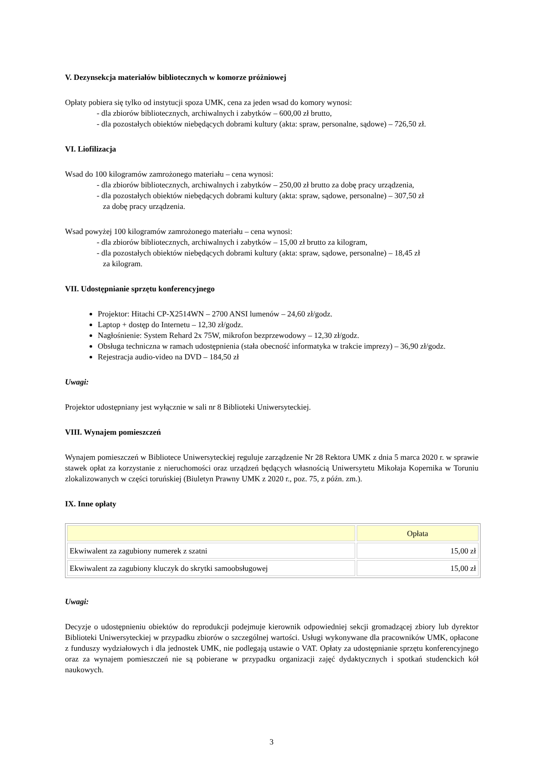V. Dezynsekcja materiałów bibliotecznych w komorze próżniowej
Opłaty pobiera się tylko od instytucji spoza UMK, cena za jeden wsad do komory wynosi:
- dla zbiorów bibliotecznych, archiwalnych i zabytków – 600,00 zł brutto,
- dla pozostałych obiektów niebędących dobrami kultury (akta: spraw, personalne, sądowe) – 726,50 zł.
VI. Liofilizacja
Wsad do 100 kilogramów zamrożonego materiału – cena wynosi:
- dla zbiorów bibliotecznych, archiwalnych i zabytków – 250,00 zł brutto za dobę pracy urządzenia,
- dla pozostałych obiektów niebędących dobrami kultury (akta: spraw, sądowe, personalne) – 307,50 zł
za dobę pracy urządzenia.
Wsad powyżej 100 kilogramów zamrożonego materiału – cena wynosi:
- dla zbiorów bibliotecznych, archiwalnych i zabytków – 15,00 zł brutto za kilogram,
- dla pozostałych obiektów niebędących dobrami kultury (akta: spraw, sądowe, personalne) – 18,45 zł
za kilogram.
VII. Udostępnianie sprzętu konferencyjnego
Projektor: Hitachi CP-X2514WN – 2700 ANSI lumenów – 24,60 zł/godz.
Laptop + dostęp do Internetu – 12,30 zł/godz.
Nagłośnienie: System Rehard 2x 75W, mikrofon bezprzewodowy – 12,30 zł/godz.
Obsługa techniczna w ramach udostępnienia (stała obecność informatyka w trakcie imprezy) – 36,90 zł/godz.
Rejestracja audio-video na DVD – 184,50 zł
Uwagi:
Projektor udostępniany jest wyłącznie w sali nr 8 Biblioteki Uniwersyteckiej.
VIII. Wynajem pomieszczeń
Wynajem pomieszczeń w Bibliotece Uniwersyteckiej reguluje zarządzenie Nr 28 Rektora UMK z dnia 5 marca 2020 r. w sprawie stawek opłat za korzystanie z nieruchomości oraz urządzeń będących własnością Uniwersytetu Mikołaja Kopernika w Toruniu zlokalizowanych w części toruńskiej (Biuletyn Prawny UMK z 2020 r., poz. 75, z późn. zm.).
IX. Inne opłaty
| | Opłata |
| --- | --- |
| Ekwiwalent za zagubiony numerek z szatni | 15,00 zł |
| Ekwiwalent za zagubiony kluczyk do skrytki samoobsługowej | 15,00 zł |
Uwagi:
Decyzje o udostępnieniu obiektów do reprodukcji podejmuje kierownik odpowiedniej sekcji gromadzącej zbiory lub dyrektor Biblioteki Uniwersyteckiej w przypadku zbiorów o szczególnej wartości. Usługi wykonywane dla pracowników UMK, opłacone z funduszy wydziałowych i dla jednostek UMK, nie podlegają ustawie o VAT. Opłaty za udostępnianie sprzętu konferencyjnego oraz za wynajem pomieszczeń nie są pobierane w przypadku organizacji zajęć dydaktycznych i spotkań studenckich kół naukowych.
3